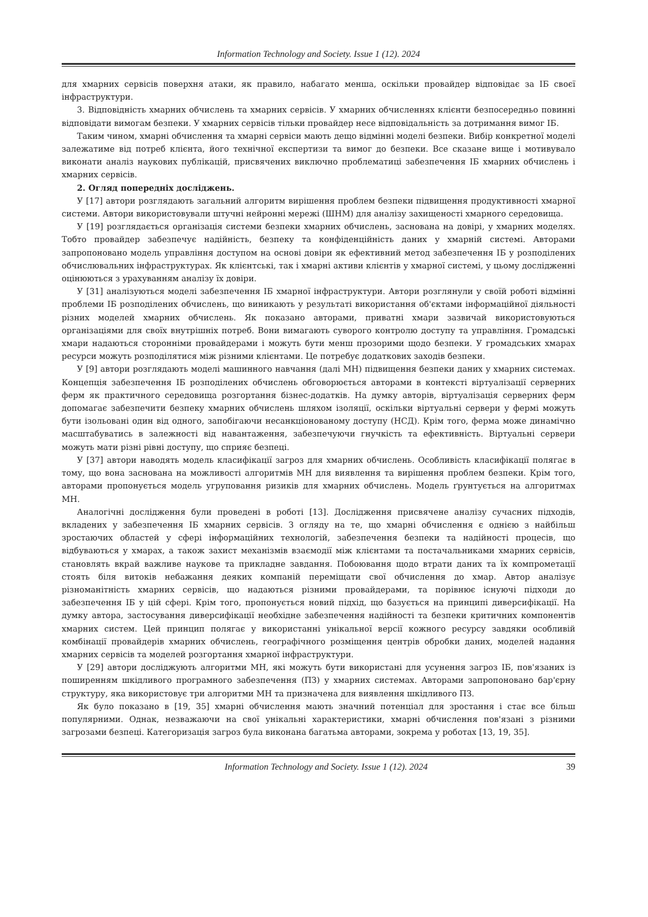Information Technology and Society. Issue 1 (12). 2024
для хмарних сервісів поверхня атаки, як правило, набагато менша, оскільки провайдер відповідає за ІБ своєї інфраструктури.
3. Відповідність хмарних обчислень та хмарних сервісів. У хмарних обчисленнях клієнти безпосередньо повинні відповідати вимогам безпеки. У хмарних сервісів тільки провайдер несе відповідальність за дотримання вимог ІБ.
Таким чином, хмарні обчислення та хмарні сервіси мають дещо відмінні моделі безпеки. Вибір конкретної моделі залежатиме від потреб клієнта, його технічної експертизи та вимог до безпеки. Все сказане вище і мотивувало виконати аналіз наукових публікацій, присвячених виключно проблематиці забезпечення ІБ хмарних обчислень і хмарних сервісів.
2. Огляд попередніх досліджень.
У [17] автори розглядають загальний алгоритм вирішення проблем безпеки підвищення продуктивності хмарної системи. Автори використовували штучні нейронні мережі (ШНМ) для аналізу захищеності хмарного середовища.
У [19] розглядається організація системи безпеки хмарних обчислень, заснована на довірі, у хмарних моделях. Тобто провайдер забезпечує надійність, безпеку та конфіденційність даних у хмарній системі. Авторами запропоновано модель управління доступом на основі довіри як ефективний метод забезпечення ІБ у розподілених обчислювальних інфраструктурах. Як клієнтські, так і хмарні активи клієнтів у хмарної системі, у цьому дослідженні оцінюються з урахуванням аналізу їх довіри.
У [31] аналізуються моделі забезпечення ІБ хмарної інфраструктури. Автори розглянули у своїй роботі відмінні проблеми ІБ розподілених обчислень, що виникають у результаті використання об'єктами інформаційної діяльності різних моделей хмарних обчислень. Як показано авторами, приватні хмари зазвичай використовуються організаціями для своїх внутрішніх потреб. Вони вимагають суворого контролю доступу та управління. Громадські хмари надаються сторонніми провайдерами і можуть бути менш прозорими щодо безпеки. У громадських хмарах ресурси можуть розподілятися між різними клієнтами. Це потребує додаткових заходів безпеки.
У [9] автори розглядають моделі машинного навчання (далі МН) підвищення безпеки даних у хмарних системах. Концепція забезпечення ІБ розподілених обчислень обговорюється авторами в контексті віртуалізації серверних ферм як практичного середовища розгортання бізнес-додатків. На думку авторів, віртуалізація серверних ферм допомагає забезпечити безпеку хмарних обчислень шляхом ізоляції, оскільки віртуальні сервери у фермі можуть бути ізольовані один від одного, запобігаючи несанкціонованому доступу (НСД). Крім того, ферма може динамічно масштабуватись в залежності від навантаження, забезпечуючи гнучкість та ефективність. Віртуальні сервери можуть мати різні рівні доступу, що сприяє безпеці.
У [37] автори наводять модель класифікації загроз для хмарних обчислень. Особливість класифікації полягає в тому, що вона заснована на можливості алгоритмів МН для виявлення та вирішення проблем безпеки. Крім того, авторами пропонується модель угруповання ризиків для хмарних обчислень. Модель ґрунтується на алгоритмах МН.
Аналогічні дослідження були проведені в роботі [13]. Дослідження присвячене аналізу сучасних підходів, вкладених у забезпечення ІБ хмарних сервісів. З огляду на те, що хмарні обчислення є однією з найбільш зростаючих областей у сфері інформаційних технологій, забезпечення безпеки та надійності процесів, що відбуваються у хмарах, а також захист механізмів взаємодії між клієнтами та постачальниками хмарних сервісів, становлять вкрай важливе наукове та прикладне завдання. Побоювання щодо втрати даних та їх компрометації стоять біля витоків небажання деяких компаній переміщати свої обчислення до хмар. Автор аналізує різноманітність хмарних сервісів, що надаються різними провайдерами, та порівнює існуючі підходи до забезпечення ІБ у цій сфері. Крім того, пропонується новий підхід, що базується на принципі диверсифікації. На думку автора, застосування диверсифікації необхідне забезпечення надійності та безпеки критичних компонентів хмарних систем. Цей принцип полягає у використанні унікальної версії кожного ресурсу завдяки особливій комбінації провайдерів хмарних обчислень, географічного розміщення центрів обробки даних, моделей надання хмарних сервісів та моделей розгортання хмарної інфраструктури.
У [29] автори досліджують алгоритми МН, які можуть бути використані для усунення загроз ІБ, пов'язаних із поширенням шкідливого програмного забезпечення (ПЗ) у хмарних системах. Авторами запропоновано бар'єрну структуру, яка використовує три алгоритми МН та призначена для виявлення шкідливого ПЗ.
Як було показано в [19, 35] хмарні обчислення мають значний потенціал для зростання і стає все більш популярними. Однак, незважаючи на свої унікальні характеристики, хмарні обчислення пов'язані з різними загрозами безпеці. Категоризація загроз була виконана багатьма авторами, зокрема у роботах [13, 19, 35].
Information Technology and Society. Issue 1 (12). 2024 39